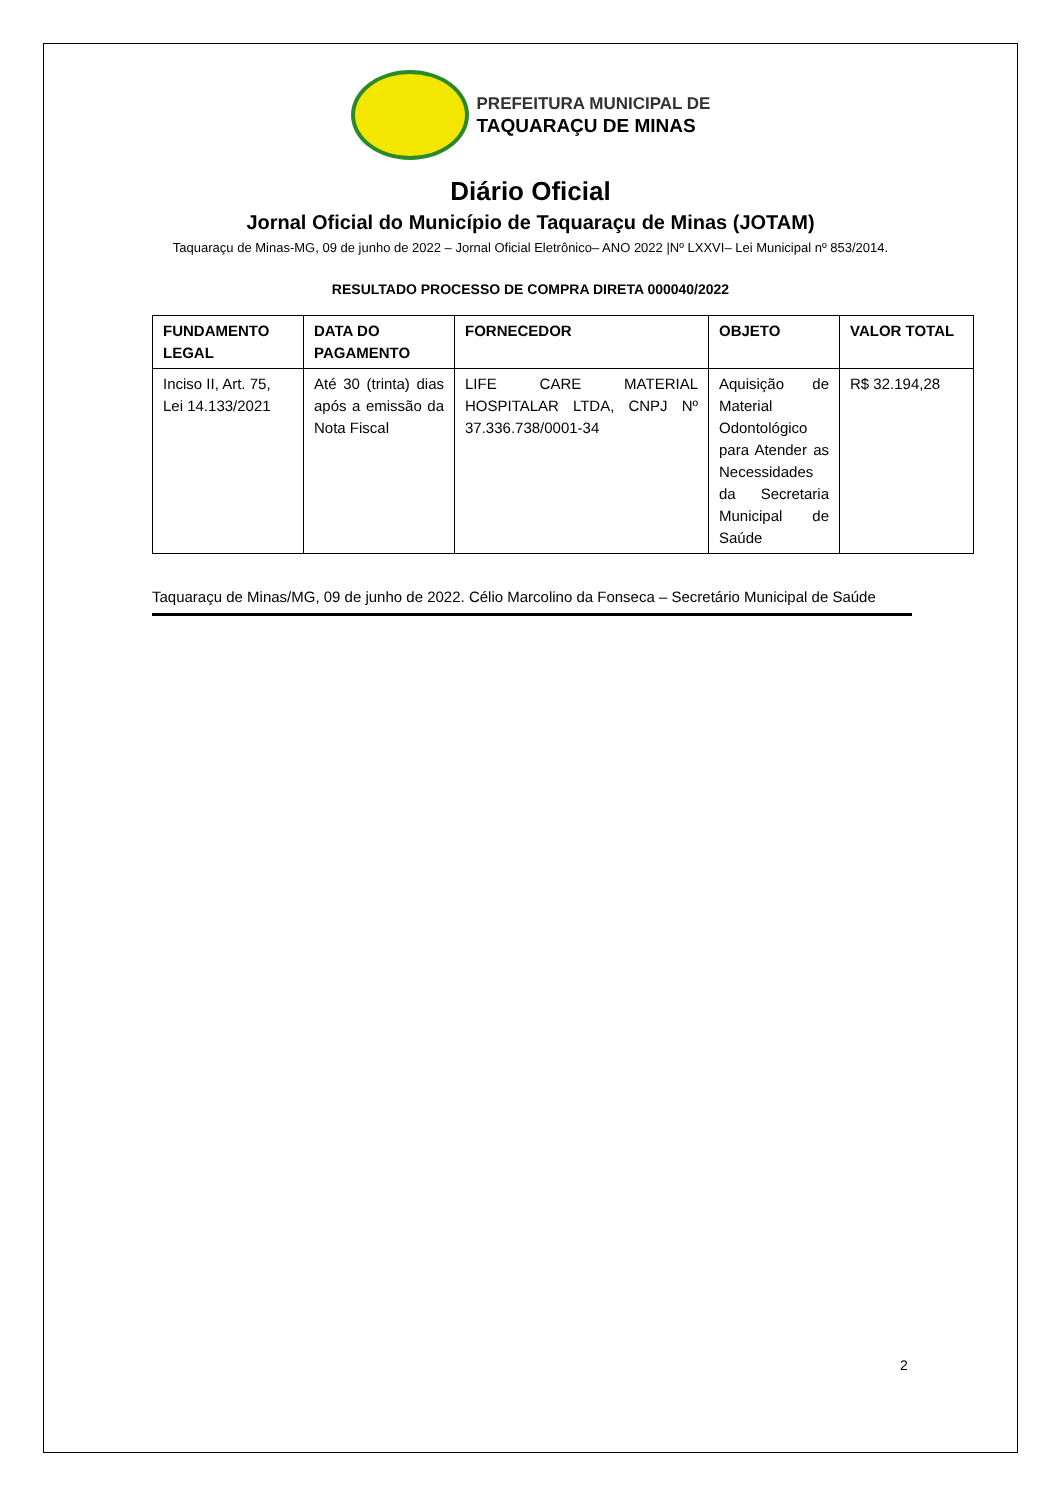PREFEITURA MUNICIPAL DE
TAQUARAÇU DE MINAS
Diário Oficial
Jornal Oficial do Município de Taquaraçu de Minas (JOTAM)
Taquaraçu de Minas-MG, 09 de junho de 2022 – Jornal Oficial Eletrônico– ANO 2022 |Nº LXXVI– Lei Municipal nº 853/2014.
RESULTADO PROCESSO DE COMPRA DIRETA 000040/2022
| FUNDAMENTO LEGAL | DATA DO PAGAMENTO | FORNECEDOR | OBJETO | VALOR TOTAL |
| --- | --- | --- | --- | --- |
| Inciso II, Art. 75, Lei 14.133/2021 | Até 30 (trinta) dias após a emissão da Nota Fiscal | LIFE CARE MATERIAL HOSPITALAR LTDA, CNPJ Nº 37.336.738/0001-34 | Aquisição de Material Odontológico para Atender as Necessidades da Secretaria Municipal de Saúde | R$ 32.194,28 |
Taquaraçu de Minas/MG, 09 de junho de 2022. Célio Marcolino da Fonseca – Secretário Municipal de Saúde
2